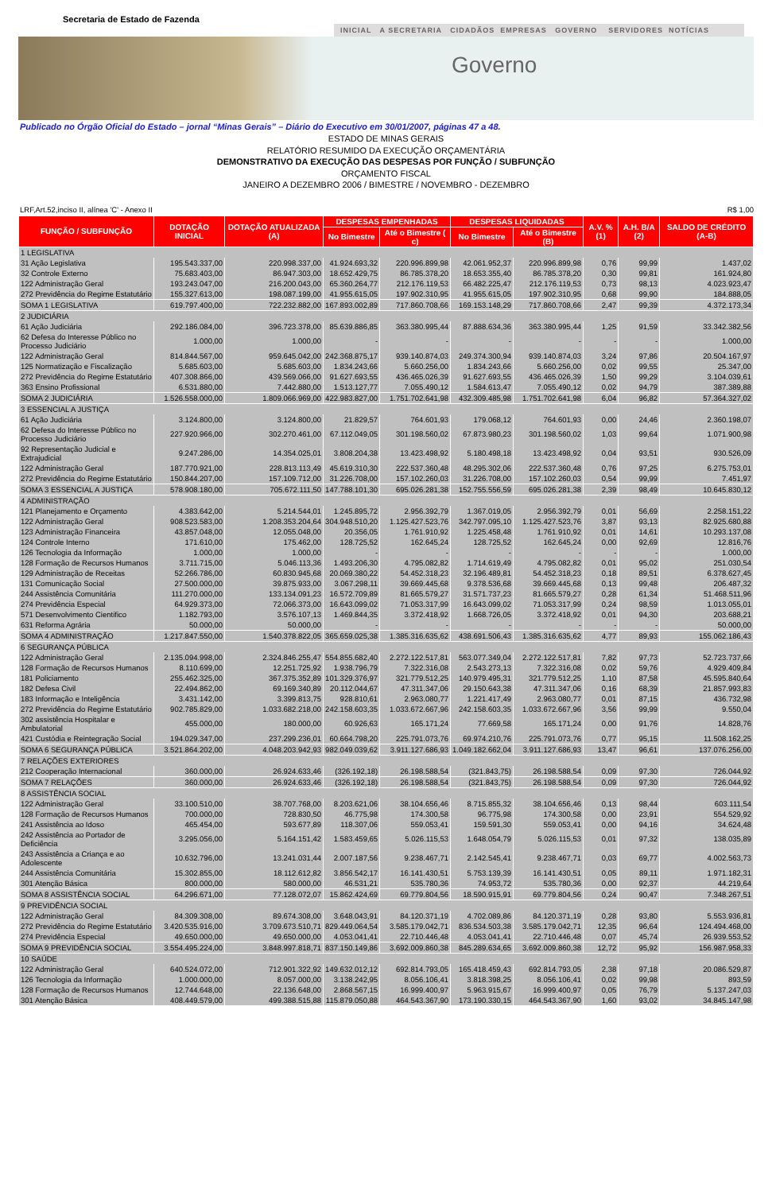Secretaria de Estado de Fazenda
INICIAL A SECRETARIA CIDADÃOS EMPRESAS GOVERNO SERVIDORES NOTÍCIAS
Governo
Publicado no Órgão Oficial do Estado – jornal “Minas Gerais” – Diário do Executivo em 30/01/2007, páginas 47 a 48.
ESTADO DE MINAS GERAIS
RELATÓRIO RESUMIDO DA EXECUÇÃO ORÇAMENTÁRIA
DEMONSTRATIVO DA EXECUÇÃO DAS DESPESAS POR FUNÇÃO / SUBFUNÇÃO
ORÇAMENTO FISCAL
JANEIRO A DEZEMBRO 2006 / BIMESTRE / NOVEMBRO - DEZEMBRO
LRF,Art.52,inciso II, alínea 'C' - Anexo II R$ 1,00
| FUNÇÃO / SUBFUNÇÃO | DOTAÇÃO INICIAL | DOTAÇÃO ATUALIZADA (A) | DESPESAS EMPENHADAS | | DESPESAS LIQUIDADAS | | A.V. % (1) | A.H. B/A (2) | SALDO DE CRÉDITO (A-B) |
| --- | --- | --- | --- | --- | --- | --- | --- | --- | --- |
| | | | No Bimestre | Até o Bimestre ( c) | No Bimestre | Até o Bimestre (B) | | | |
| 1 LEGISLATIVA | | | | | | | | | |
| 31 Ação Legislativa | 195.543.337,00 | 220.998.337,00 | 41.924.693,32 | 220.996.899,98 | 42.061.952,37 | 220.996.899,98 | 0,76 | 99,99 | 1.437,02 |
| 32 Controle Externo | 75.683.403,00 | 86.947.303,00 | 18.652.429,75 | 86.785.378,20 | 18.653.355,40 | 86.785.378,20 | 0,30 | 99,81 | 161.924,80 |
| 122 Administração Geral | 193.243.047,00 | 216.200.043,00 | 65.360.264,77 | 212.176.119,53 | 66.482.225,47 | 212.176.119,53 | 0,73 | 98,13 | 4.023.923,47 |
| 272 Previdência do Regime Estatutário | 155.327.613,00 | 198.087.199,00 | 41.955.615,05 | 197.902.310,95 | 41.955.615,05 | 197.902.310,95 | 0,68 | 99,90 | 184.888,05 |
| SOMA 1 LEGISLATIVA | 619.797.400,00 | 722.232.882,00 | 167.893.002,89 | 717.860.708,66 | 169.153.148,29 | 717.860.708,66 | 2,47 | 99,39 | 4.372.173,34 |
| 2 JUDICIÁRIA | | | | | | | | | |
| 61 Ação Judiciária | 292.186.084,00 | 396.723.378,00 | 85.639.886,85 | 363.380.995,44 | 87.888.634,36 | 363.380.995,44 | 1,25 | 91,59 | 33.342.382,56 |
| 62 Defesa do Interesse Público no Processo Judiciário | 1.000,00 | 1.000,00 | - | - | - | - | - | - | 1.000,00 |
| 122 Administração Geral | 814.844.567,00 | 959.645.042,00 | 242.368.875,17 | 939.140.874,03 | 249.374.300,94 | 939.140.874,03 | 3,24 | 97,86 | 20.504.167,97 |
| 125 Normatização e Fiscalização | 5.685.603,00 | 5.685.603,00 | 1.834.243,66 | 5.660.256,00 | 1.834.243,66 | 5.660.256,00 | 0,02 | 99,55 | 25.347,00 |
| 272 Previdência do Regime Estatutário | 407.308.866,00 | 439.569.066,00 | 91.627.693,55 | 436.465.026,39 | 91.627.693,55 | 436.465.026,39 | 1,50 | 99,29 | 3.104.039,61 |
| 363 Ensino Profissional | 6.531.880,00 | 7.442.880,00 | 1.513.127,77 | 7.055.490,12 | 1.584.613,47 | 7.055.490,12 | 0,02 | 94,79 | 387.389,88 |
| SOMA 2 JUDICIÁRIA | 1.526.558.000,00 | 1.809.066.969,00 | 422.983.827,00 | 1.751.702.641,98 | 432.309.485,98 | 1.751.702.641,98 | 6,04 | 96,82 | 57.364.327,02 |
| 3 ESSENCIAL A JUSTIÇA | | | | | | | | | |
| 61 Ação Judiciária | 3.124.800,00 | 3.124.800,00 | 21.829,57 | 764.601,93 | 179.068,12 | 764.601,93 | 0,00 | 24,46 | 2.360.198,07 |
| 62 Defesa do Interesse Público no Processo Judiciário | 227.920.966,00 | 302.270.461,00 | 67.112.049,05 | 301.198.560,02 | 67.873.980,23 | 301.198.560,02 | 1,03 | 99,64 | 1.071.900,98 |
| 92 Representação Judicial e Extrajudicial | 9.247.286,00 | 14.354.025,01 | 3.808.204,38 | 13.423.498,92 | 5.180.498,18 | 13.423.498,92 | 0,04 | 93,51 | 930.526,09 |
| 122 Administração Geral | 187.770.921,00 | 228.813.113,49 | 45.619.310,30 | 222.537.360,48 | 48.295.302,06 | 222.537.360,48 | 0,76 | 97,25 | 6.275.753,01 |
| 272 Previdência do Regime Estatutário | 150.844.207,00 | 157.109.712,00 | 31.226.708,00 | 157.102.260,03 | 31.226.708,00 | 157.102.260,03 | 0,54 | 99,99 | 7.451,97 |
| SOMA 3 ESSENCIAL A JUSTIÇA | 578.908.180,00 | 705.672.111,50 | 147.788.101,30 | 695.026.281,38 | 152.755.556,59 | 695.026.281,38 | 2,39 | 98,49 | 10.645.830,12 |
| 4 ADMINISTRAÇÃO | | | | | | | | | |
| 121 Planejamento e Orçamento | 4.383.642,00 | 5.214.544,01 | 1.245.895,72 | 2.956.392,79 | 1.367.019,05 | 2.956.392,79 | 0,01 | 56,69 | 2.258.151,22 |
| 122 Administração Geral | 908.523.583,00 | 1.208.353.204,64 | 304.948.510,20 | 1.125.427.523,76 | 342.797.095,10 | 1.125.427.523,76 | 3,87 | 93,13 | 82.925.680,88 |
| 123 Administração Financeira | 43.857.048,00 | 12.055.048,00 | 20.356,05 | 1.761.910,92 | 1.225.458,48 | 1.761.910,92 | 0,01 | 14,61 | 10.293.137,08 |
| 124 Controle Interno | 171.610,00 | 175.462,00 | 128.725,52 | 162.645,24 | 128.725,52 | 162.645,24 | 0,00 | 92,69 | 12.816,76 |
| 126 Tecnologia da Informação | 1.000,00 | 1.000,00 | - | - | - | - | - | - | 1.000,00 |
| 128 Formação de Recursos Humanos | 3.711.715,00 | 5.046.113,36 | 1.493.206,30 | 4.795.082,82 | 1.714.619,49 | 4.795.082,82 | 0,01 | 95,02 | 251.030,54 |
| 129 Administração de Receitas | 52.266.786,00 | 60.830.945,68 | 20.069.380,22 | 54.452.318,23 | 32.196.489,81 | 54.452.318,23 | 0,18 | 89,51 | 6.378.627,45 |
| 131 Comunicação Social | 27.500.000,00 | 39.875.933,00 | 3.067.298,11 | 39.669.445,68 | 9.378.536,68 | 39.669.445,68 | 0,13 | 99,48 | 206.487,32 |
| 244 Assistência Comunitária | 111.270.000,00 | 133.134.091,23 | 16.572.709,89 | 81.665.579,27 | 31.571.737,23 | 81.665.579,27 | 0,28 | 61,34 | 51.468.511,96 |
| 274 Previdência Especial | 64.929.373,00 | 72.066.373,00 | 16.643.099,02 | 71.053.317,99 | 16.643.099,02 | 71.053.317,99 | 0,24 | 98,59 | 1.013.055,01 |
| 571 Desenvolvimento Cientifico | 1.182.793,00 | 3.576.107,13 | 1.469.844,35 | 3.372.418,92 | 1.668.726,05 | 3.372.418,92 | 0,01 | 94,30 | 203.688,21 |
| 631 Reforma Agrária | 50.000,00 | 50.000,00 | - | - | - | - | - | - | 50.000,00 |
| SOMA 4 ADMINISTRAÇÃO | 1.217.847.550,00 | 1.540.378.822,05 | 365.659.025,38 | 1.385.316.635,62 | 438.691.506,43 | 1.385.316.635,62 | 4,77 | 89,93 | 155.062.186,43 |
| 6 SEGURANÇA PÚBLICA | | | | | | | | | |
| 122 Administração Geral | 2.135.094.998,00 | 2.324.846.255,47 | 554.855.682,40 | 2.272.122.517,81 | 563.077.349,04 | 2.272.122.517,81 | 7,82 | 97,73 | 52.723.737,66 |
| 128 Formação de Recursos Humanos | 8.110.699,00 | 12.251.725,92 | 1.938.796,79 | 7.322.316,08 | 2.543.273,13 | 7.322.316,08 | 0,02 | 59,76 | 4.929.409,84 |
| 181 Policiamento | 255.462.325,00 | 367.375.352,89 | 101.329.376,97 | 321.779.512,25 | 140.979.495,31 | 321.779.512,25 | 1,10 | 87,58 | 45.595.840,64 |
| 182 Defesa Civil | 22.494.862,00 | 69.169.340,89 | 20.112.044,67 | 47.311.347,06 | 29.150.643,38 | 47.311.347,06 | 0,16 | 68,39 | 21.857.993,83 |
| 183 Informação e Inteligência | 3.431.142,00 | 3.399.813,75 | 928.810,61 | 2.963.080,77 | 1.221.417,49 | 2.963.080,77 | 0,01 | 87,15 | 436.732,98 |
| 272 Previdência do Regime Estatutário | 902.785.829,00 | 1.033.682.218,00 | 242.158.603,35 | 1.033.672.667,96 | 242.158.603,35 | 1.033.672.667,96 | 3,56 | 99,99 | 9.550,04 |
| 302 assistência Hospitalar e Ambulatorial | 455.000,00 | 180.000,00 | 60.926,63 | 165.171,24 | 77.669,58 | 165.171,24 | 0,00 | 91,76 | 14.828,76 |
| 421 Custódia e Reintegração Social | 194.029.347,00 | 237.299.236,01 | 60.664.798,20 | 225.791.073,76 | 69.974.210,76 | 225.791.073,76 | 0,77 | 95,15 | 11.508.162,25 |
| SOMA 6 SEGURANÇA PÚBLICA | 3.521.864.202,00 | 4.048.203.942,93 | 982.049.039,62 | 3.911.127.686,93 | 1.049.182.662,04 | 3.911.127.686,93 | 13,47 | 96,61 | 137.076.256,00 |
| 7 RELAÇÕES EXTERIORES | | | | | | | | | |
| 212 Cooperação Internacional | 360.000,00 | 26.924.633,46 | (326.192,18) | 26.198.588,54 | (321.843,75) | 26.198.588,54 | 0,09 | 97,30 | 726.044,92 |
| SOMA 7 RELAÇÕES | 360.000,00 | 26.924.633,46 | (326.192,18) | 26.198.588,54 | (321.843,75) | 26.198.588,54 | 0,09 | 97,30 | 726.044,92 |
| 8 ASSISTÊNCIA SOCIAL | | | | | | | | | |
| 122 Administração Geral | 33.100.510,00 | 38.707.768,00 | 8.203.621,06 | 38.104.656,46 | 8.715.855,32 | 38.104.656,46 | 0,13 | 98,44 | 603.111,54 |
| 128 Formação de Recursos Humanos | 700.000,00 | 728.830,50 | 46.775,98 | 174.300,58 | 96.775,98 | 174.300,58 | 0,00 | 23,91 | 554.529,92 |
| 241 Assistência ao Idoso | 465.454,00 | 593.677,89 | 118.307,06 | 559.053,41 | 159.591,30 | 559.053,41 | 0,00 | 94,16 | 34.624,48 |
| 242 Assistência ao Portador de Deficiência | 3.295.056,00 | 5.164.151,42 | 1.583.459,65 | 5.026.115,53 | 1.648.054,79 | 5.026.115,53 | 0,01 | 97,32 | 138.035,89 |
| 243 Assistência a Criança e ao Adolescente | 10.632.796,00 | 13.241.031,44 | 2.007.187,56 | 9.238.467,71 | 2.142.545,41 | 9.238.467,71 | 0,03 | 69,77 | 4.002.563,73 |
| 244 Assistência Comunitária | 15.302.855,00 | 18.112.612,82 | 3.856.542,17 | 16.141.430,51 | 5.753.139,39 | 16.141.430,51 | 0,05 | 89,11 | 1.971.182,31 |
| 301 Atenção Básica | 800.000,00 | 580.000,00 | 46.531,21 | 535.780,36 | 74.953,72 | 535.780,36 | 0,00 | 92,37 | 44.219,64 |
| SOMA 8 ASSISTÊNCIA SOCIAL | 64.296.671,00 | 77.128.072,07 | 15.862.424,69 | 69.779.804,56 | 18.590.915,91 | 69.779.804,56 | 0,24 | 90,47 | 7.348.267,51 |
| 9 PREVIDÊNCIA SOCIAL | | | | | | | | | |
| 122 Administração Geral | 84.309.308,00 | 89.674.308,00 | 3.648.043,91 | 84.120.371,19 | 4.702.089,86 | 84.120.371,19 | 0,28 | 93,80 | 5.553.936,81 |
| 272 Previdência do Regime Estatutário | 3.420.535.916,00 | 3.709.673.510,71 | 829.449.064,54 | 3.585.179.042,71 | 836.534.503,38 | 3.585.179.042,71 | 12,35 | 96,64 | 124.494.468,00 |
| 274 Previdência Especial | 49.650.000,00 | 49.650.000,00 | 4.053.041,41 | 22.710.446,48 | 4.053.041,41 | 22.710.446,48 | 0,07 | 45,74 | 26.939.553,52 |
| SOMA 9 PREVIDÊNCIA SOCIAL | 3.554.495.224,00 | 3.848.997.818,71 | 837.150.149,86 | 3.692.009.860,38 | 845.289.634,65 | 3.692.009.860,38 | 12,72 | 95,92 | 156.987.958,33 |
| 10 SAÚDE | | | | | | | | | |
| 122 Administração Geral | 640.524.072,00 | 712.901.322,92 | 149.632.012,12 | 692.814.793,05 | 165.418.459,43 | 692.814.793,05 | 2,38 | 97,18 | 20.086.529,87 |
| 126 Tecnologia da Informação | 1.000.000,00 | 8.057.000,00 | 3.138.242,95 | 8.056.106,41 | 3.818.398,25 | 8.056.106,41 | 0,02 | 99,98 | 893,59 |
| 128 Formação de Recursos Humanos | 12.744.648,00 | 22.136.648,00 | 2.868.567,15 | 16.999.400,97 | 5.963.915,67 | 16.999.400,97 | 0,05 | 76,79 | 5.137.247,03 |
| 301 Atenção Básica | 408.449.579,00 | 499.388.515,88 | 115.879.050,88 | 464.543.367,90 | 173.190.330,15 | 464.543.367,90 | 1,60 | 93,02 | 34.845.147,98 |